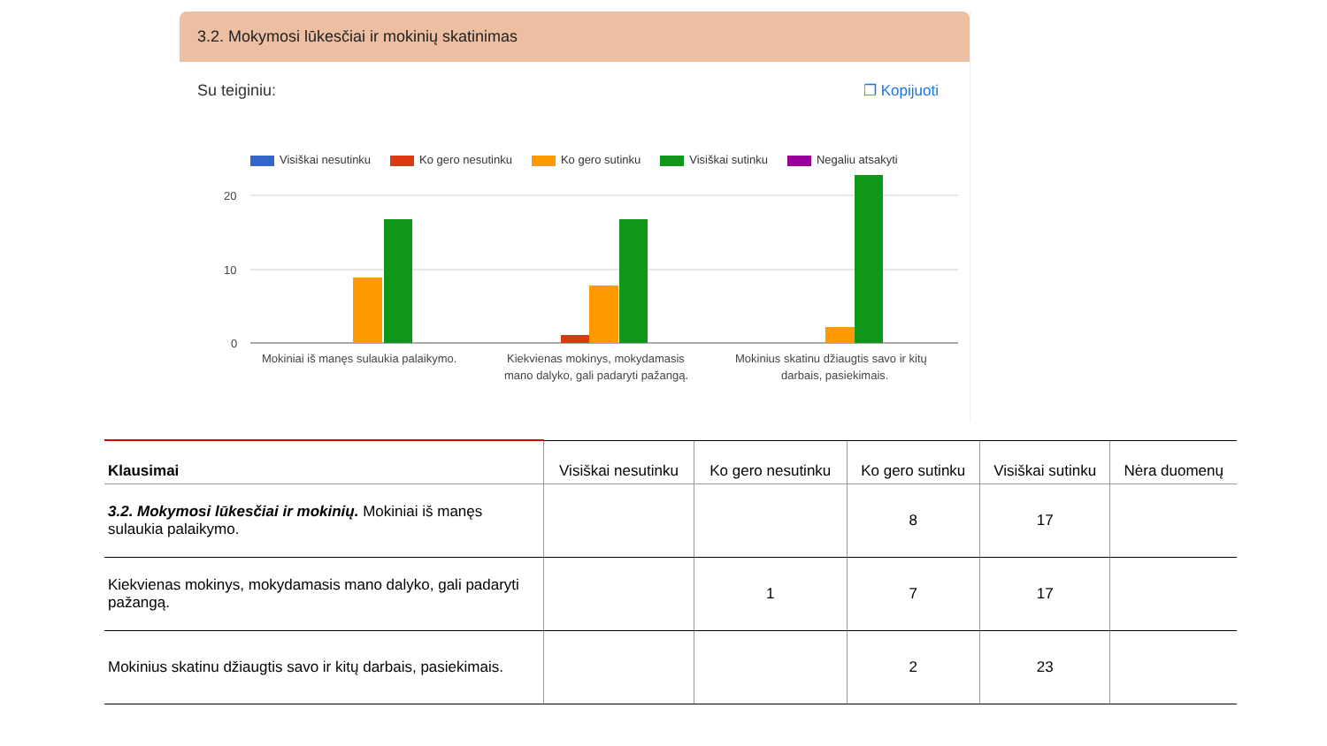3.2. Mokymosi lūkesčiai ir mokinių skatinimas
Su teiginiu: ❐ Kopijuoti
Visiškai nesutinku Ko gero nesutinku Ko gero sutinku Visiškai sutinku Negaliu atsakyti
20
10
0
Mokiniai iš manęs sulaukia palaikymo.
Kiekvienas mokinys, mokydamasis
mano dalyko, gali padaryti pažangą.
Mokinius skatinu džiaugtis savo ir kitų
darbais, pasiekimais.
| Klausimai | Visiškai nesutinku | Ko gero nesutinku | Ko gero sutinku | Visiškai sutinku | Nėra duomenų |
| --- | --- | --- | --- | --- | --- |
| 3.2. Mokymosi lūkesčiai ir mokinių. Mokiniai iš manęs sulaukia palaikymo. | | | 8 | 17 | |
| Kiekvienas mokinys, mokydamasis mano dalyko, gali padaryti pažangą. | | 1 | 7 | 17 | |
| Mokinius skatinu džiaugtis savo ir kitų darbais, pasiekimais. | | | 2 | 23 | |